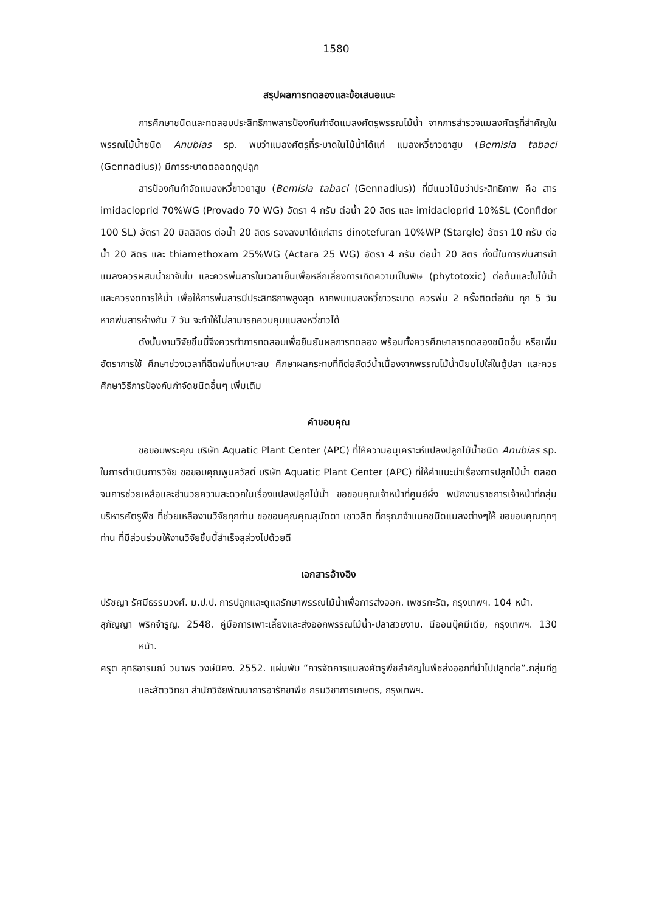1580
สรุปผลการทดลองและข้อเสนอแนะ
การศึกษาชนิดและทดสอบประสิทธิภาพสารป้องกันกำจัดแมลงศัตรูพรรณไม้น้ำ จากการสำรวจแมลงศัตรูที่สำคัญในพรรณไม้น้ำชนิด Anubias sp. พบว่าแมลงศัตรูที่ระบาดในไม้น้ำได้แก่ แมลงหวี่ขาวยาสูบ (Bemisia tabaci (Gennadius)) มีการระบาดตลอดฤดูปลูก
สารป้องกันกำจัดแมลงหวี่ขาวยาสูบ (Bemisia tabaci (Gennadius)) ที่มีแนวโน้มว่าประสิทธิภาพ คือ สาร imidacloprid 70%WG (Provado 70 WG) อัตรา 4 กรัม ต่อน้ำ 20 ลิตร และ imidacloprid 10%SL (Confidor 100 SL) อัตรา 20 มิลลิลิตร ต่อน้ำ 20 ลิตร รองลงมาได้แก่สาร dinotefuran 10%WP (Stargle) อัตรา 10 กรัม ต่อน้ำ 20 ลิตร และ thiamethoxam 25%WG (Actara 25 WG) อัตรา 4 กรัม ต่อน้ำ 20 ลิตร ทั้งนี้ในการพ่นสารฆ่าแมลงควรผสมน้ำยาจับใบ และควรพ่นสารในเวลาเย็นเพื่อหลีกเลี่ยงการเกิดความเป็นพิษ (phytotoxic) ต่อต้นและใบไม้น้ำ และควรงดการให้น้ำ เพื่อให้การพ่นสารมีประสิทธิภาพสูงสุด หากพบแมลงหวี่ขาวระบาด ควรพ่น 2 ครั้งติดต่อกัน ทุก 5 วัน หากพ่นสารห่างกัน 7 วัน จะทำให้ไม่สามารถควบคุมแมลงหวี่ขาวได้
ดังนั้นงานวิจัยชิ้นนี้จึงควรทำการทดสอบเพื่อยืนยันผลการทดลอง พร้อมทั้งควรศึกษาสารทดลองชนิดอื่น หรือเพิ่มอัตราการใช้ ศึกษาช่วงเวลาที่ฉีดพ่นที่เหมาะสม ศึกษาผลกระทบที่ทีต่อสัตว์น้ำเนื่องจากพรรณไม้น้ำนิยมไปใส่ในตู้ปลา และควรศึกษาวิธีการป้องกันกำจัดชนิดอื่นๆ เพิ่มเติม
คำขอบคุณ
ขอขอบพระคุณ บริษัท Aquatic Plant Center (APC) ที่ให้ความอนุเคราะห์แปลงปลูกไม้น้ำชนิด Anubias sp. ในการดำเนินการวิจัย ขอขอบคุณพูนสวัสดิ์ บริษัท Aquatic Plant Center (APC) ที่ให้คำแนะนำเรื่องการปลูกไม้น้ำ ตลอดจนการช่วยเหลือและอำนวยความสะดวกในเรื่องแปลงปลูกไม้น้ำ ขอขอบคุณเจ้าหน้าที่ศูนย์ผึ้ง พนักงานราชการเจ้าหน้าที่กลุ่มบริหารศัตรูพืช ที่ช่วยเหลืองานวิจัยทุกท่าน ขอขอบคุณคุณสุนัดดา เชาวลิต ที่กรุณาจำแนกชนิดแมลงต่างๆให้ ขอขอบคุณทุกๆท่าน ที่มีส่วนร่วมให้งานวิจัยชิ้นนี้สำเร็จลุล่วงไปด้วยดี
เอกสารอ้างอิง
ปรัชญา รัศมีธรรมวงศ์. ม.ป.ป. การปลูกและดูแลรักษาพรรณไม้น้ำเพื่อการส่งออก. เพชรกะรัต, กรุงเทพฯ. 104 หน้า.
สุภัญญา พริกจำรูญ. 2548. คู่มือการเพาะเลี้ยงและส่งออกพรรณไม้น้ำ-ปลาสวยงาม. นีออนบุ๊คมีเดีย, กรุงเทพฯ. 130 หน้า.
ศรุต สุทธิอารมณ์ วนาพร วงษ์นิคง. 2552. แผ่นพับ “การจัดการแมลงศัตรูพืชสำคัญในพืชส่งออกที่นำไปปลูกต่อ”.กลุ่มกีฏและสัตววิทยา สำนักวิจัยพัฒนาการอารักขาพืช กรมวิชาการเกษตร, กรุงเทพฯ.